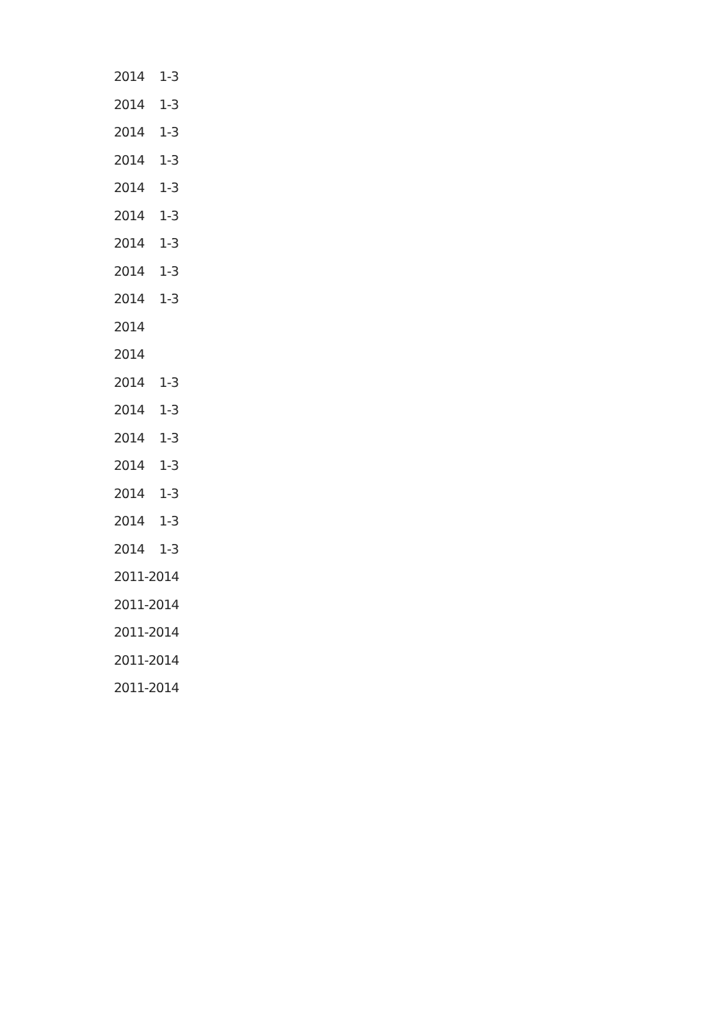2014 1-3
2014 1-3
2014 1-3
2014 1-3
2014 1-3
2014 1-3
2014 1-3
2014 1-3
2014 1-3
2014
2014
2014 1-3
2014 1-3
2014 1-3
2014 1-3
2014 1-3
2014 1-3
2014 1-3
2011-2014
2011-2014
2011-2014
2011-2014
2011-2014